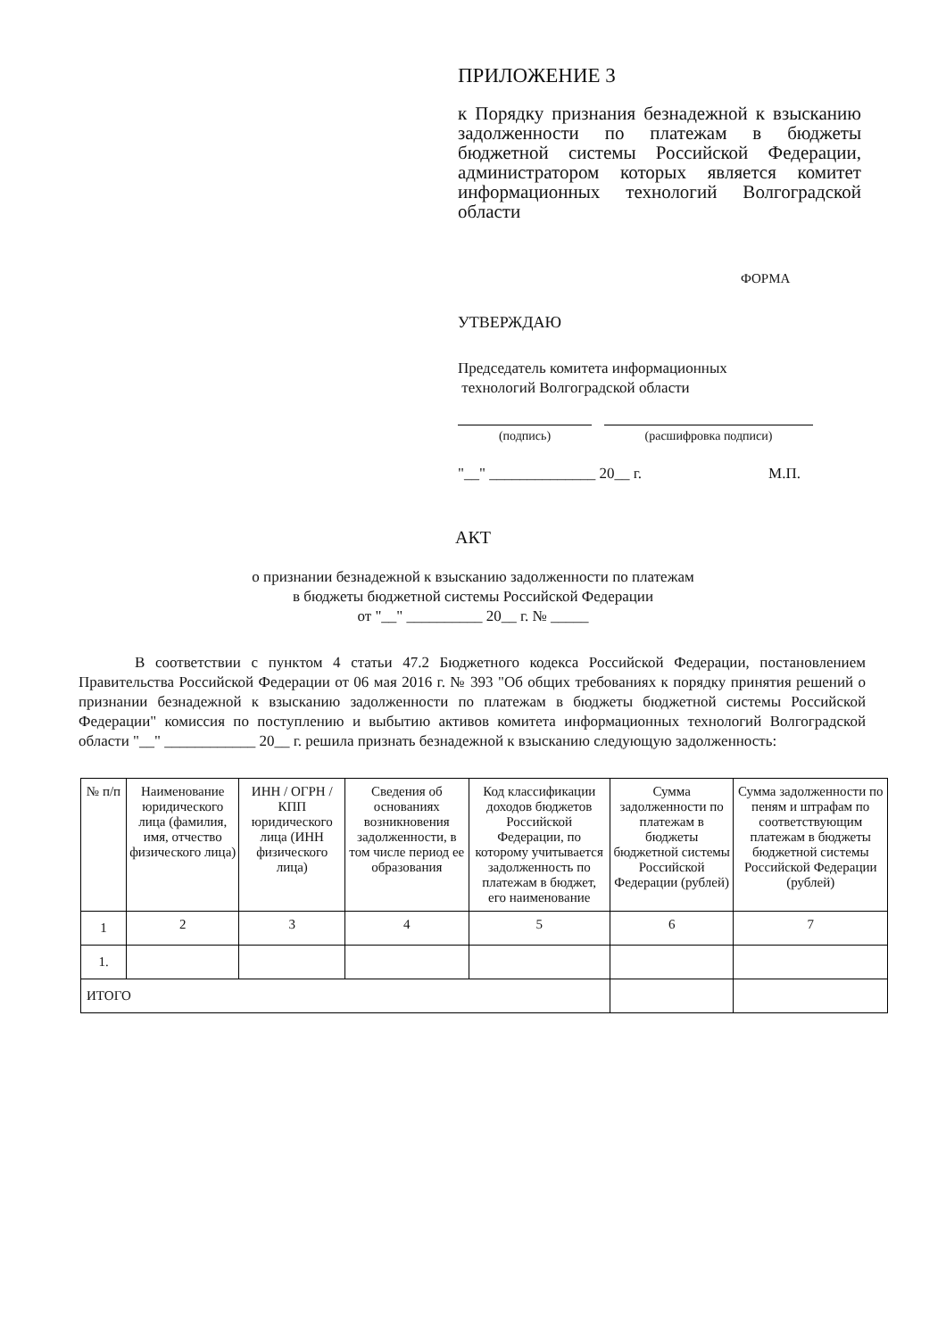ПРИЛОЖЕНИЕ 3
к Порядку признания безнадежной к взысканию задолженности по платежам в бюджеты бюджетной системы Российской Федерации, администратором которых является комитет информационных технологий Волгоградской области
ФОРМА
УТВЕРЖДАЮ
Председатель комитета информационных
технологий Волгоградской области
(подпись) (расшифровка подписи)
"__" ______________ 20__ г. М.П.
АКТ
о признании безнадежной к взысканию задолженности по платежам
в бюджеты бюджетной системы Российской Федерации
от "__" __________ 20__ г. № _____
В соответствии с пунктом 4 статьи 47.2 Бюджетного кодекса Российской Федерации, постановлением Правительства Российской Федерации от 06 мая 2016 г. № 393 "Об общих требованиях к порядку принятия решений о признании безнадежной к взысканию задолженности по платежам в бюджеты бюджетной системы Российской Федерации" комиссия по поступлению и выбытию активов комитета информационных технологий Волгоградской области "__" ____________ 20__ г. решила признать безнадежной к взысканию следующую задолженность:
| № п/п | Наименование юридического лица (фамилия, имя, отчество физического лица) | ИНН / ОГРН / КПП юридического лица (ИНН физического лица) | Сведения об основаниях возникновения задолженности, в том числе период ее образования | Код классификации доходов бюджетов Российской Федерации, по которому учитывается задолженность по платежам в бюджет, его наименование | Сумма задолженности по платежам в бюджеты бюджетной системы Российской Федерации (рублей) | Сумма задолженности по пеням и штрафам по соответствующим платежам в бюджеты бюджетной системы Российской Федерации (рублей) |
| --- | --- | --- | --- | --- | --- | --- |
| 1 | 2 | 3 | 4 | 5 | 6 | 7 |
| 1. | | | | | | |
| ИТОГО | | | | | | |